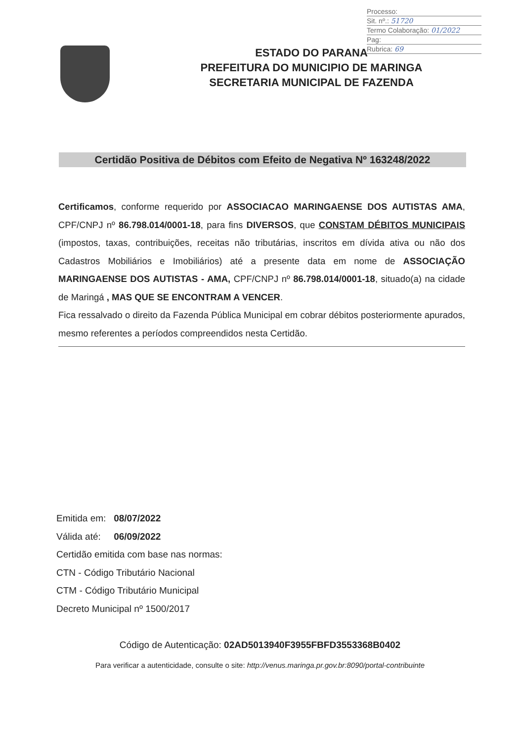Processo:
Sit. nº.: 51720
Termo Colaboração: 01/2022
Pag:
Rubrica: 69
ESTADO DO PARANA
PREFEITURA DO MUNICIPIO DE MARINGA
SECRETARIA MUNICIPAL DE FAZENDA
Certidão Positiva de Débitos com Efeito de Negativa Nº 163248/2022
Certificamos, conforme requerido por ASSOCIACAO MARINGAENSE DOS AUTISTAS AMA, CPF/CNPJ nº 86.798.014/0001-18, para fins DIVERSOS, que CONSTAM DÉBITOS MUNICIPAIS (impostos, taxas, contribuições, receitas não tributárias, inscritos em dívida ativa ou não dos Cadastros Mobiliários e Imobiliários) até a presente data em nome de ASSOCIAÇÃO MARINGAENSE DOS AUTISTAS - AMA, CPF/CNPJ nº 86.798.014/0001-18, situado(a) na cidade de Maringá , MAS QUE SE ENCONTRAM A VENCER.
Fica ressalvado o direito da Fazenda Pública Municipal em cobrar débitos posteriormente apurados, mesmo referentes a períodos compreendidos nesta Certidão.
Emitida em: 08/07/2022
Válida até: 06/09/2022
Certidão emitida com base nas normas:
CTN - Código Tributário Nacional
CTM - Código Tributário Municipal
Decreto Municipal nº 1500/2017
Código de Autenticação: 02AD5013940F3955FBFD3553368B0402
Para verificar a autenticidade, consulte o site: http://venus.maringa.pr.gov.br:8090/portal-contribuinte